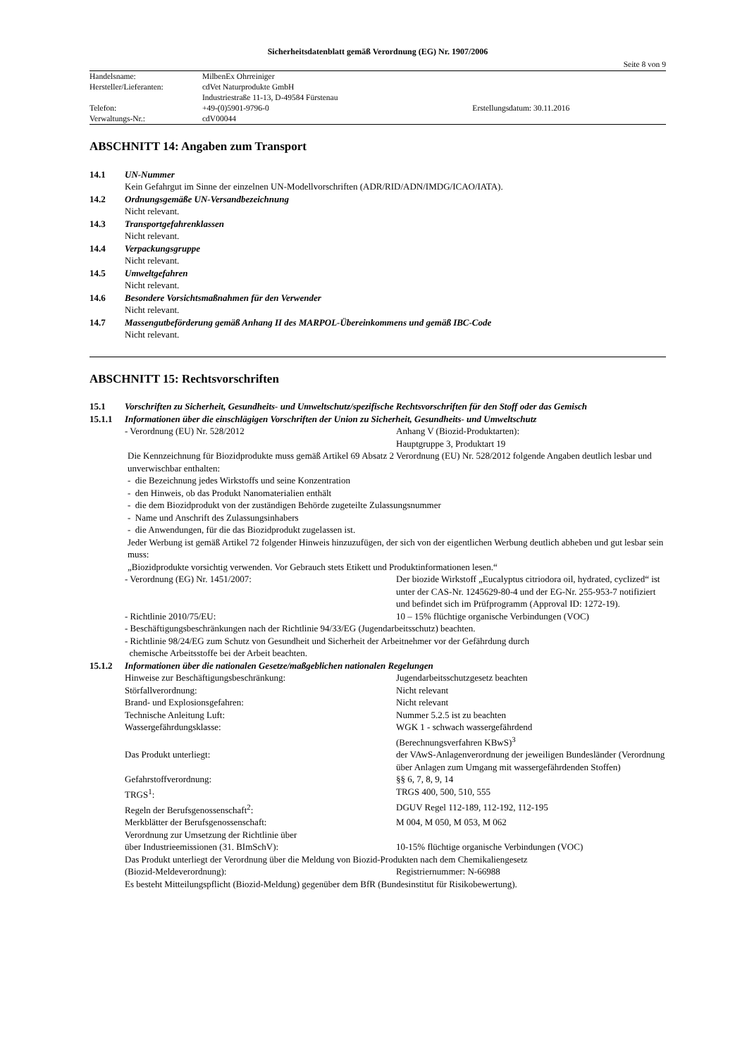Sicherheitsdatenblatt gemäß Verordnung (EG) Nr. 1907/2006
Seite 8 von 9
| Handelsname: | MilbenEx Ohrreiniger | |
| Hersteller/Lieferanten: | cdVet Naturprodukte GmbH | |
| | Industriestraße 11-13, D-49584 Fürstenau | |
| Telefon: | +49-(0)5901-9796-0 | Erstellungsdatum: 30.11.2016 |
| Verwaltungs-Nr.: | cdV00044 | |
ABSCHNITT 14: Angaben zum Transport
14.1 UN-Nummer
Kein Gefahrgut im Sinne der einzelnen UN-Modellvorschriften (ADR/RID/ADN/IMDG/ICAO/IATA).
14.2 Ordnungsgemäße UN-Versandbezeichnung
Nicht relevant.
14.3 Transportgefahrenklassen
Nicht relevant.
14.4 Verpackungsgruppe
Nicht relevant.
14.5 Umweltgefahren
Nicht relevant.
14.6 Besondere Vorsichtsmaßnahmen für den Verwender
Nicht relevant.
14.7 Massengutbeförderung gemäß Anhang II des MARPOL-Übereinkommens und gemäß IBC-Code
Nicht relevant.
ABSCHNITT 15: Rechtsvorschriften
15.1 Vorschriften zu Sicherheit, Gesundheits- und Umweltschutz/spezifische Rechtsvorschriften für den Stoff oder das Gemisch
15.1.1 Informationen über die einschlägigen Vorschriften der Union zu Sicherheit, Gesundheits- und Umweltschutz
- Verordnung (EU) Nr. 528/2012 Anhang V (Biozid-Produktarten):
Hauptgruppe 3, Produktart 19
Die Kennzeichnung für Biozidprodukte muss gemäß Artikel 69 Absatz 2 Verordnung (EU) Nr. 528/2012 folgende Angaben deutlich lesbar und unverwischbar enthalten:
- die Bezeichnung jedes Wirkstoffs und seine Konzentration
- den Hinweis, ob das Produkt Nanomaterialien enthält
- die dem Biozidprodukt von der zuständigen Behörde zugeteilte Zulassungsnummer
- Name und Anschrift des Zulassungsinhabers
- die Anwendungen, für die das Biozidprodukt zugelassen ist.
Jeder Werbung ist gemäß Artikel 72 folgender Hinweis hinzuzufügen, der sich von der eigentlichen Werbung deutlich abheben und gut lesbar sein muss:
„Biozidprodukte vorsichtig verwenden. Vor Gebrauch stets Etikett und Produktinformationen lesen.“
- Verordnung (EG) Nr. 1451/2007: Der biozide Wirkstoff „Eucalyptus citriodora oil, hydrated, cyclized“ ist unter der CAS-Nr. 1245629-80-4 und der EG-Nr. 255-953-7 notifiziert und befindet sich im Prüfprogramm (Approval ID: 1272-19).
- Richtlinie 2010/75/EU: 10 – 15% flüchtige organische Verbindungen (VOC)
- Beschäftigungsbeschränkungen nach der Richtlinie 94/33/EG (Jugendarbeitsschutz) beachten.
- Richtlinie 98/24/EG zum Schutz von Gesundheit und Sicherheit der Arbeitnehmer vor der Gefährdung durch
chemische Arbeitsstoffe bei der Arbeit beachten.
15.1.2 Informationen über die nationalen Gesetze/maßgeblichen nationalen Regelungen
Hinweise zur Beschäftigungsbeschränkung: Jugendarbeitsschutzgesetz beachten
Störfallverordnung: Nicht relevant
Brand- und Explosionsgefahren: Nicht relevant
Technische Anleitung Luft: Nummer 5.2.5 ist zu beachten
Wassergefährdungsklasse: WGK 1 - schwach wassergefährdend
(Berechnungsverfahren KBwS)<sup>3</sup>
Das Produkt unterliegt: der VAwS-Anlagenverordnung der jeweiligen Bundesländer (Verordnung über Anlagen zum Umgang mit wassergefährdenden Stoffen)
Gefahrstoffverordnung: §§ 6, 7, 8, 9, 14
TRGS<sup>1</sup>: TRGS 400, 500, 510, 555
Regeln der Berufsgenossenschaft<sup>2</sup>: DGUV Regel 112-189, 112-192, 112-195
Merkblätter der Berufsgenossenschaft: M 004, M 050, M 053, M 062
Verordnung zur Umsetzung der Richtlinie über
über Industrieemissionen (31. BImSchV):
10-15% flüchtige organische Verbindungen (VOC)
Das Produkt unterliegt der Verordnung über die Meldung von Biozid-Produkten nach dem Chemikaliengesetz
(Biozid-Meldeverordnung): Registriernummer: N-66988
Es besteht Mitteilungspflicht (Biozid-Meldung) gegenüber dem BfR (Bundesinstitut für Risikobewertung).